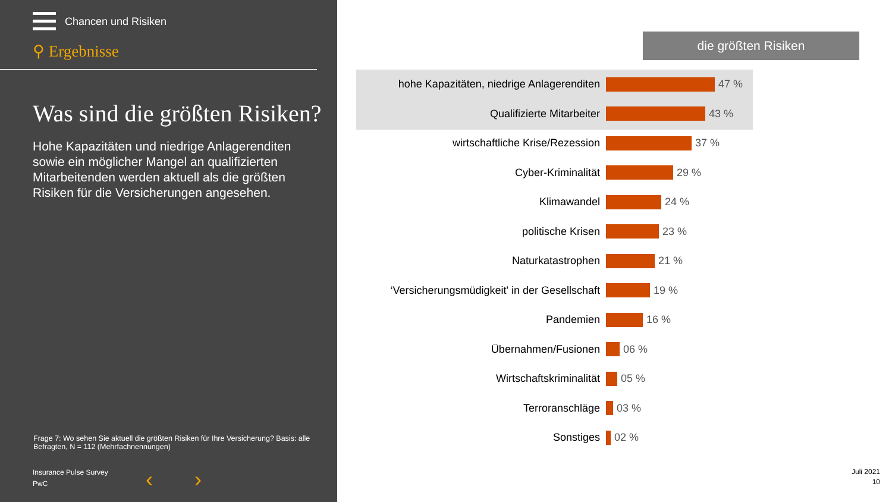Chancen und Risiken
⚲ Ergebnisse
Was sind die größten Risiken?
Hohe Kapazitäten und niedrige Anlagerenditen sowie ein möglicher Mangel an qualifizierten Mitarbeitenden werden aktuell als die größten Risiken für die Versicherungen angesehen.
Frage 7: Wo sehen Sie aktuell die größten Risiken für Ihre Versicherung? Basis: alle Befragten, N = 112 (Mehrfachnennungen)
Insurance Pulse Survey
PwC
‹ ›
die größten Risiken
hohe Kapazitäten, niedrige Anlagerenditen 47 %
Qualifizierte Mitarbeiter 43 %
wirtschaftliche Krise/Rezession 37 %
Cyber-Kriminalität 29 %
Klimawandel 24 %
politische Krisen 23 %
Naturkatastrophen 21 %
‘Versicherungsmüdigkeit' in der Gesellschaft 19 %
Pandemien 16 %
Übernahmen/Fusionen 06 %
Wirtschaftskriminalität 05 %
Terroranschläge 03 %
Sonstiges 02 %
Juli 2021
10